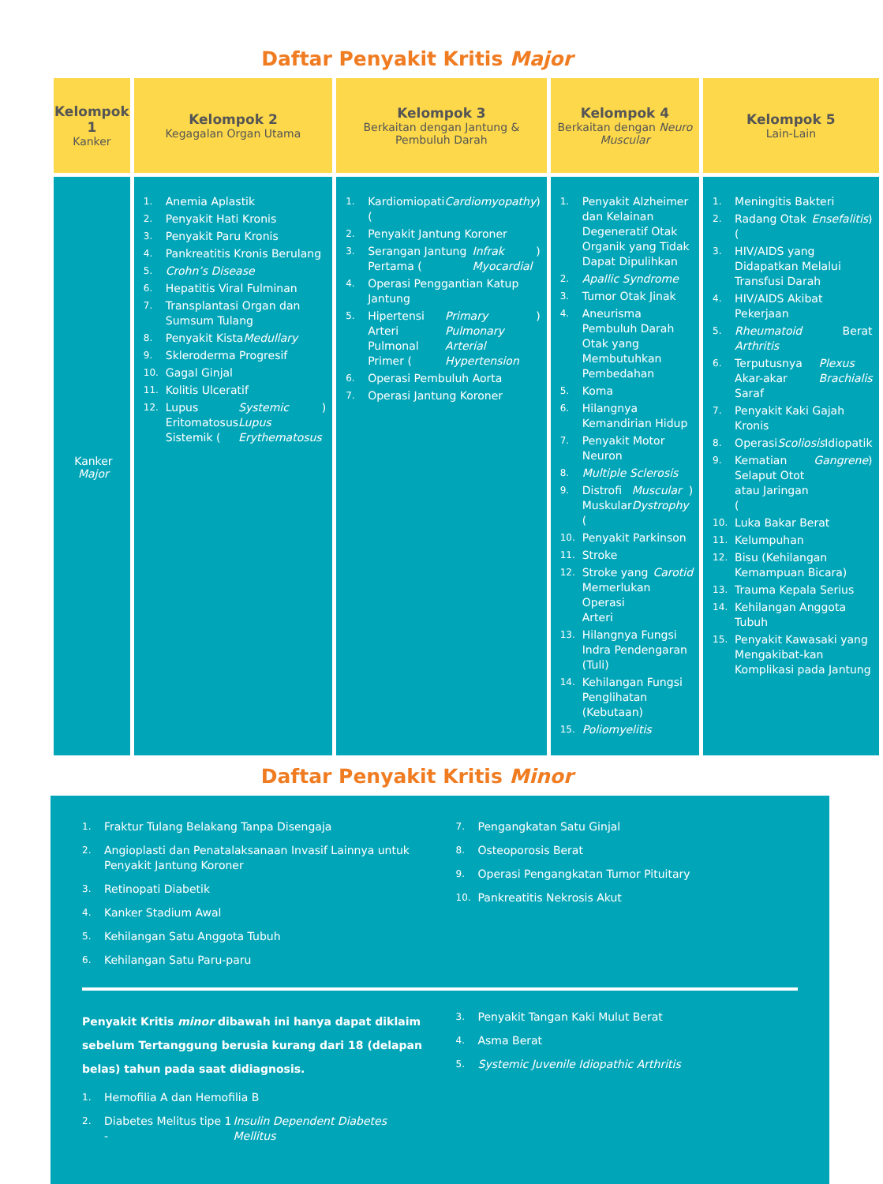Daftar Penyakit Kritis Major
| Kelompok 1 Kanker | Kelompok 2 Kegagalan Organ Utama | Kelompok 3 Berkaitan dengan Jantung & Pembuluh Darah | Kelompok 4 Berkaitan dengan Neuro Muscular | Kelompok 5 Lain-Lain |
| --- | --- | --- | --- | --- |
| Kanker Major | 1. Anemia Aplastik 2. Penyakit Hati Kronis 3. Penyakit Paru Kronis 4. Pankreatitis Kronis Berulang 5. Crohn’s Disease 6. Hepatitis Viral Fulminan 7. Transplantasi Organ dan Sumsum Tulang 8. Penyakit Kista Medullary 9. Skleroderma Progresif 10. Gagal Ginjal 11. Kolitis Ulceratif 12. Lupus Eritomatosus Sistemik ( Systemic Lupus Erythematosus ) | 1. Kardiomiopati ( Cardiomyopathy ) 2. Penyakit Jantung Koroner 3. Serangan Jantung Pertama ( Infrak Myocardial ) 4. Operasi Penggantian Katup Jantung 5. Hipertensi Arteri Pulmonal Primer ( Primary Pulmonary Arterial Hypertension ) 6. Operasi Pembuluh Aorta 7. Operasi Jantung Koroner | 1. Penyakit Alzheimer dan Kelainan Degeneratif Otak Organik yang Tidak Dapat Dipulihkan 2. Apallic Syndrome 3. Tumor Otak Jinak 4. Aneurisma Pembuluh Darah Otak yang Membutuhkan Pembedahan 5. Koma 6. Hilangnya Kemandirian Hidup 7. Penyakit Motor Neuron 8. Multiple Sclerosis 9. Distrofi Muskular ( Muscular Dystrophy ) 10. Penyakit Parkinson 11. Stroke 12. Stroke yang Memerlukan Operasi Arteri Carotid 13. Hilangnya Fungsi Indra Pendengaran (Tuli) 14. Kehilangan Fungsi Penglihatan (Kebutaan) 15. Poliomyelitis | 1. Meningitis Bakteri 2. Radang Otak ( Ensefalitis ) 3. HIV/AIDS yang Didapatkan Melalui Transfusi Darah 4. HIV/AIDS Akibat Pekerjaan 5. Rheumatoid Arthritis Berat 6. Terputusnya Akar-akar Saraf Plexus Brachialis 7. Penyakit Kaki Gajah Kronis 8. Operasi Scoliosis Idiopatik 9. Kematian Selaput Otot atau Jaringan ( Gangrene ) 10. Luka Bakar Berat 11. Kelumpuhan 12. Bisu (Kehilangan Kemampuan Bicara) 13. Trauma Kepala Serius 14. Kehilangan Anggota Tubuh 15. Penyakit Kawasaki yang Mengakibat-kan Komplikasi pada Jantung |
Daftar Penyakit Kritis Minor
1. Fraktur Tulang Belakang Tanpa Disengaja
2. Angioplasti dan Penatalaksanaan Invasif Lainnya untuk Penyakit Jantung Koroner
3. Retinopati Diabetik
4. Kanker Stadium Awal
5. Kehilangan Satu Anggota Tubuh
6. Kehilangan Satu Paru-paru
7. Pengangkatan Satu Ginjal
8. Osteoporosis Berat
9. Operasi Pengangkatan Tumor Pituitary
10. Pankreatitis Nekrosis Akut
Penyakit Kritis minor dibawah ini hanya dapat diklaim sebelum Tertanggung berusia kurang dari 18 (delapan belas) tahun pada saat didiagnosis.
1. Hemofilia A dan Hemofilia B
2. Diabetes Melitus tipe 1 - Insulin Dependent Diabetes Mellitus
3. Penyakit Tangan Kaki Mulut Berat
4. Asma Berat
5. Systemic Juvenile Idiopathic Arthritis